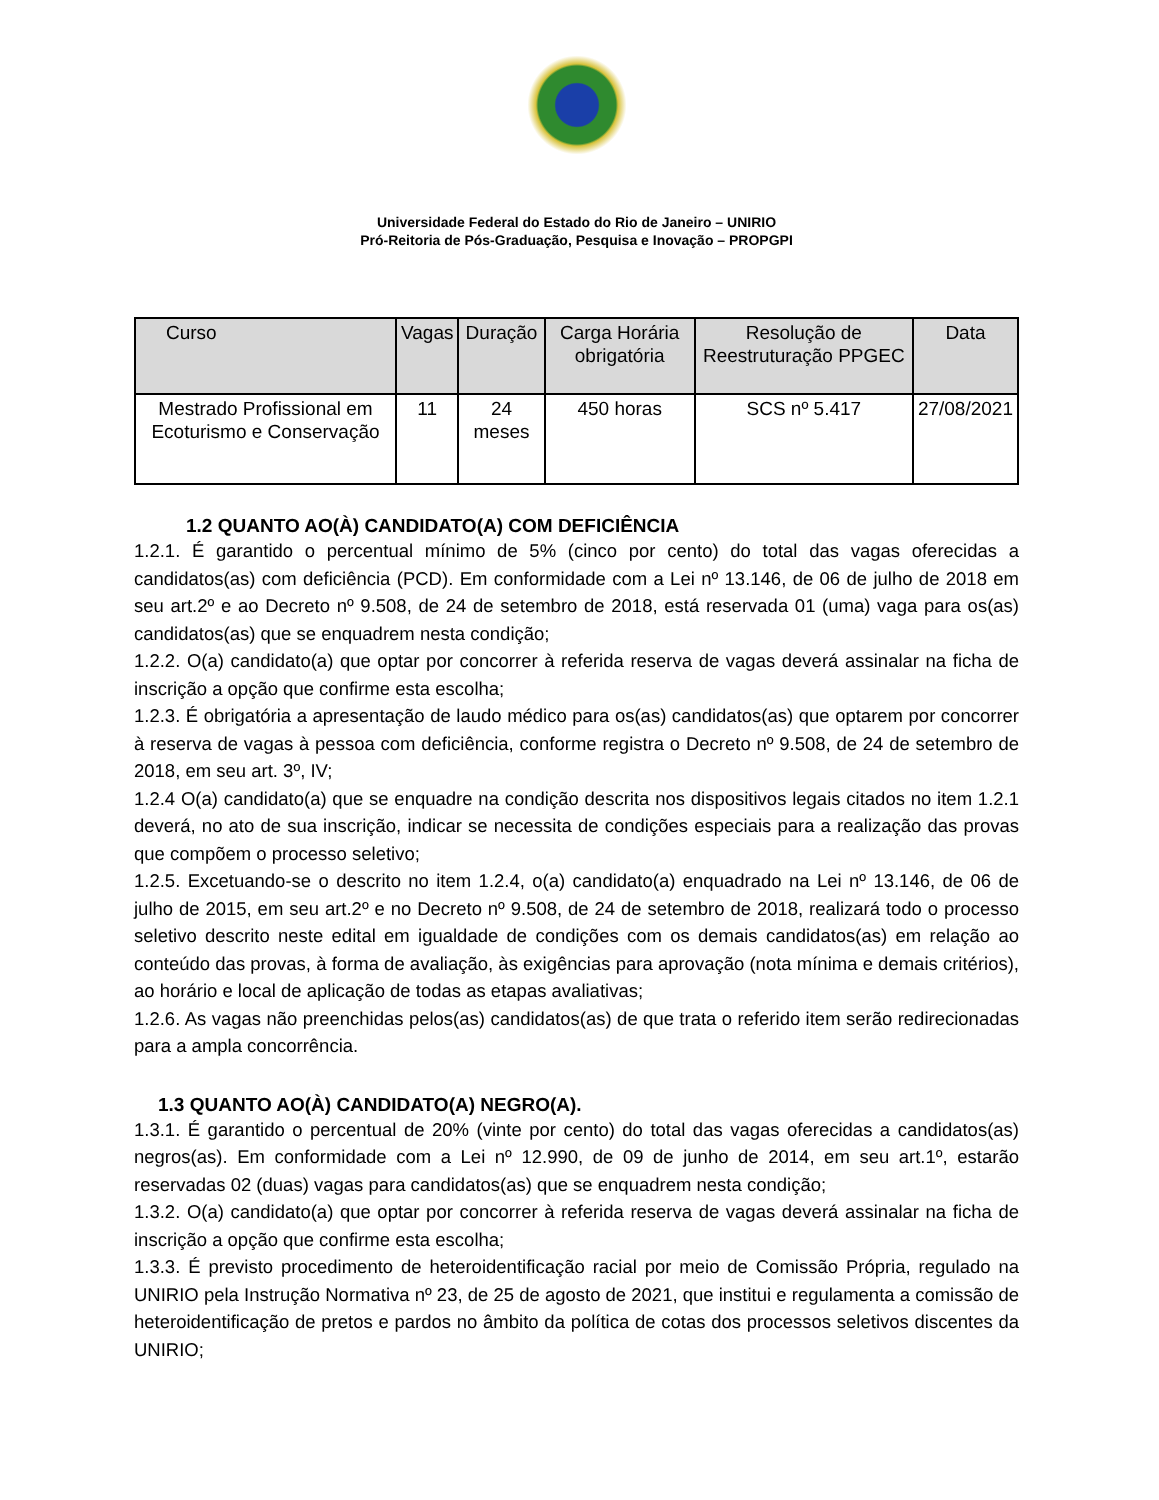Universidade Federal do Estado do Rio de Janeiro – UNIRIO
Pró-Reitoria de Pós-Graduação, Pesquisa e Inovação – PROPGPI
| Curso | Vagas | Duração | Carga Horária obrigatória | Resolução de Reestruturação PPGEC | Data |
| --- | --- | --- | --- | --- | --- |
| Mestrado Profissional em Ecoturismo e Conservação | 11 | 24 meses | 450 horas | SCS nº 5.417 | 27/08/2021 |
1.2 QUANTO AO(À) CANDIDATO(A) COM DEFICIÊNCIA
1.2.1. É garantido o percentual mínimo de 5% (cinco por cento) do total das vagas oferecidas a candidatos(as) com deficiência (PCD). Em conformidade com a Lei nº 13.146, de 06 de julho de 2018 em seu art.2º e ao Decreto nº 9.508, de 24 de setembro de 2018, está reservada 01 (uma) vaga para os(as) candidatos(as) que se enquadrem nesta condição;
1.2.2. O(a) candidato(a) que optar por concorrer à referida reserva de vagas deverá assinalar na ficha de inscrição a opção que confirme esta escolha;
1.2.3. É obrigatória a apresentação de laudo médico para os(as) candidatos(as) que optarem por concorrer à reserva de vagas à pessoa com deficiência, conforme registra o Decreto nº 9.508, de 24 de setembro de 2018, em seu art. 3º, IV;
1.2.4 O(a) candidato(a) que se enquadre na condição descrita nos dispositivos legais citados no item 1.2.1 deverá, no ato de sua inscrição, indicar se necessita de condições especiais para a realização das provas que compõem o processo seletivo;
1.2.5. Excetuando-se o descrito no item 1.2.4, o(a) candidato(a) enquadrado na Lei nº 13.146, de 06 de julho de 2015, em seu art.2º e no Decreto nº 9.508, de 24 de setembro de 2018, realizará todo o processo seletivo descrito neste edital em igualdade de condições com os demais candidatos(as) em relação ao conteúdo das provas, à forma de avaliação, às exigências para aprovação (nota mínima e demais critérios), ao horário e local de aplicação de todas as etapas avaliativas;
1.2.6. As vagas não preenchidas pelos(as) candidatos(as) de que trata o referido item serão redirecionadas para a ampla concorrência.
1.3 QUANTO AO(À) CANDIDATO(A) NEGRO(A).
1.3.1. É garantido o percentual de 20% (vinte por cento) do total das vagas oferecidas a candidatos(as) negros(as). Em conformidade com a Lei nº 12.990, de 09 de junho de 2014, em seu art.1º, estarão reservadas 02 (duas) vagas para candidatos(as) que se enquadrem nesta condição;
1.3.2. O(a) candidato(a) que optar por concorrer à referida reserva de vagas deverá assinalar na ficha de inscrição a opção que confirme esta escolha;
1.3.3. É previsto procedimento de heteroidentificação racial por meio de Comissão Própria, regulado na UNIRIO pela Instrução Normativa nº 23, de 25 de agosto de 2021, que institui e regulamenta a comissão de heteroidentificação de pretos e pardos no âmbito da política de cotas dos processos seletivos discentes da UNIRIO;